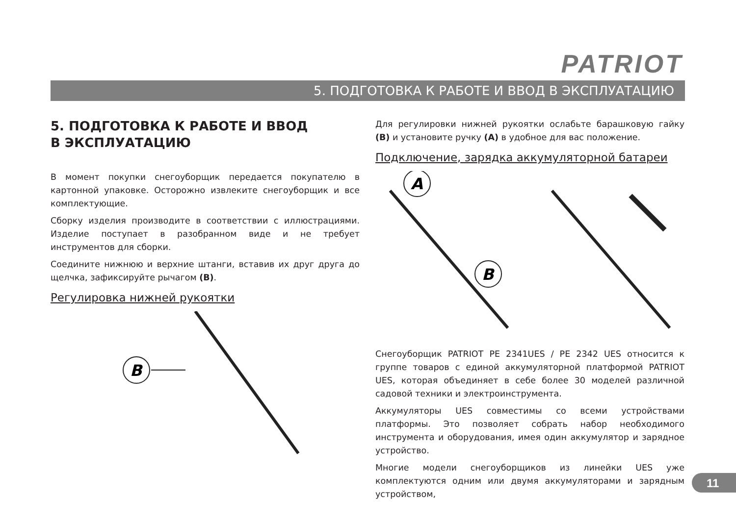PATRIOT
5. ПОДГОТОВКА К РАБОТЕ И ВВОД В ЭКСПЛУАТАЦИЮ
5. ПОДГОТОВКА К РАБОТЕ И ВВОД
В ЭКСПЛУАТАЦИЮ
В момент покупки снегоуборщик передается покупателю в картонной упаковке. Осторожно извлеките снегоуборщик и все комплектующие.
Сборку изделия производите в соответствии с иллюстрациями. Изделие поступает в разобранном виде и не требует инструментов для сборки.
Соедините нижнюю и верхние штанги, вставив их друг друга до щелчка, зафиксируйте рычагом (B).
Регулировка нижней рукоятки
B
Для регулировки нижней рукоятки ослабьте барашковую гайку (B) и установите ручку (A) в удобное для вас положение.
Подключение, зарядка аккумуляторной батареи
A
B
Снегоуборщик PATRIOT PE 2341UES / PE 2342 UES относится к группе товаров с единой аккумуляторной платформой PATRIOT UES, которая объединяет в себе более 30 моделей различной садовой техники и электроинструмента.
Аккумуляторы UES совместимы со всеми устройствами платформы. Это позволяет собрать набор необходимого инструмента и оборудования, имея один аккумулятор и зарядное устройство.
Многие модели снегоуборщиков из линейки UES уже комплектуются одним или двумя аккумуляторами и зарядным устройством,
11